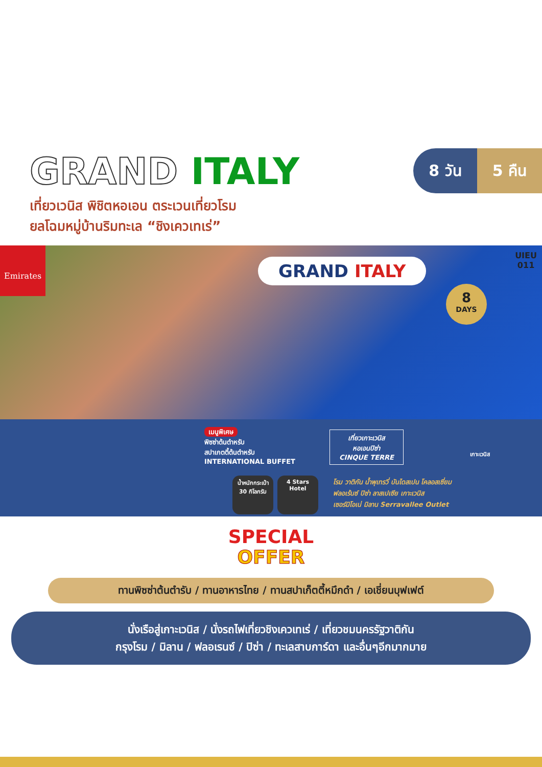GRAND ITALY
8 วัน 5 คืน
เที่ยวเวนิส พิชิตหอเอน ตระเวนเที่ยวโรม
ยลโฉมหมู่บ้านริมทะเล “ชิงเควเทเร่”
Emirates
GRAND ITALY
UIEU
011
8
DAYS
เมนูพิเศษ
พิซซ่าต้นตำหรับ
สปาเกตตี้ต้นตำหรับ
INTERNATIONAL BUFFET
เที่ยวเกาะเวนิส
หอเอนปิซ่า
CINQUE TERRE
น้ำหนักกระเป๋า
30 กิโลกรัม
4 Stars
Hotel
โรม วาติกัน น้ำพุเทรวี่ บันไดสเปน โคลอสเซี่ยม
ฟลอเร้นซ์ ปิซ่า ลาสเปเซีย เกาะเวนิส
เซอร์มิโอเน่ มิลาน Serravallee Outlet
เกาะเวนิส
SPECIAL
OFFER
ทานพิซซ่าต้นตำรับ / ทานอาหารไทย / ทานสปาเก็ตตี้หมึกดำ / เอเชี่ยนบุฟเฟต์
นั่งเรือสู่เกาะเวนิส / นั่งรถไฟเที่ยวชิงเควเทเร่ / เที่ยวชมนครรัฐวาติกัน
กรุงโรม / มิลาน / ฟลอเรนซ์ / ปิซ่า / ทะเลสาบการ์ดา และอื่นๆอีกมากมาย